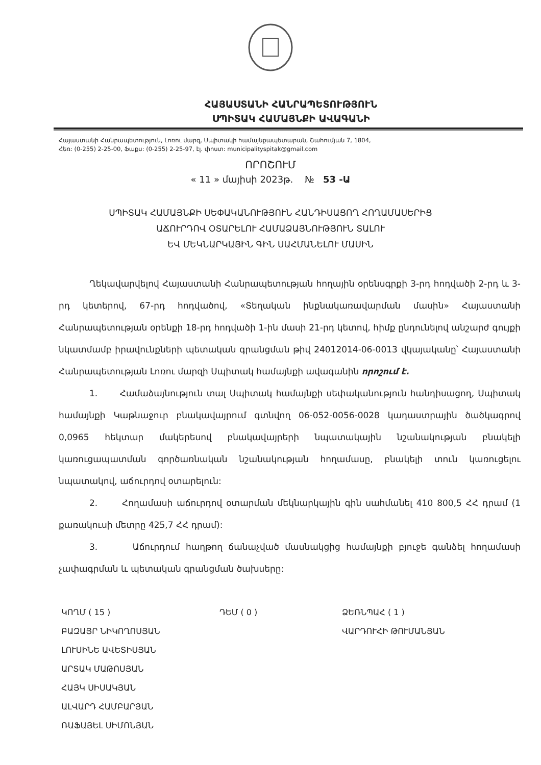ՀԱՅԱՍՏԱՆԻ ՀԱՆՐԱՊԵՏՈՒԹՅՈՒՆ
ՍՊԻՏԱԿ ՀԱՄԱՅՆՔԻ ԱՎԱԳԱՆԻ
Հայաստանի Հանրապետություն, Լոռու մարզ, Սպիտակի համայնքապետարան, Շահումյան 7, 1804,
Հեռ: (0-255) 2-25-00, Ֆաքս: (0-255) 2-25-97, էլ. փոստ: municipalityspitak@gmail.com
ՈՐՈՇՈՒՄ
« 11 » մայիսի 2023թ. № 53 -Ա
ՍՊԻՏԱԿ ՀԱՄԱՅՆՔԻ ՍԵՓԱԿԱՆՈՒԹՅՈՒՆ ՀԱՆԴԻՍԱՑՈՂ ՀՈՂԱՄԱՍԵՐԻՑ
ԱՃՈՒՐԴՈՎ ՕՏԱՐԵԼՈՒ ՀԱՄԱՁԱՅՆՈՒԹՅՈՒՆ ՏԱԼՈՒ
ԵՎ ՄԵԿՆԱՐԿԱՅԻՆ ԳԻՆ ՍԱՀՄԱՆԵԼՈՒ ՄԱՍԻՆ
Ղեկավարվելով Հայաստանի Հանրապետության հողային օրենսգրքի 3-րդ հոդվածի 2-րդ և 3-րդ կետերով, 67-րդ հոդվածով, «Տեղական ինքնակառավարման մասին» Հայաստանի Հանրապետության օրենքի 18-րդ հոդվածի 1-ին մասի 21-րդ կետով, հիմք ընդունելով անշարժ գույքի նկատմամբ իրավունքների պետական գրանցման թիվ 24012014-06-0013 վկայականը՝ Հայաստանի Հանրապետության Լոռու մարզի Սպիտակ համայնքի ավագանին որոշում է.
1. Համաձայնություն տալ Սպիտակ համայնքի սեփականություն հանդիսացող, Սպիտակ համայնքի Կաթնաջուր բնակավայրում գտնվող 06-052-0056-0028 կադաստրային ծածկագրով 0,0965 հեկտար մակերեսով բնակավայրերի նպատակային նշանակության բնակելի կառուցապատման գործառնական նշանակության հողամասը, բնակելի տուն կառուցելու նպատակով, աճուրդով օտարելուն:
2. Հողամասի աճուրդով օտարման մեկնարկային գին սահմանել 410 800,5 ՀՀ դրամ (1 քառակուսի մետրը 425,7 ՀՀ դրամ):
3. Աճուրդում հաղթող ճանաչված մասնակցից համայնքի բյուջե գանձել հողամասի չափագրման և պետական գրանցման ծախսերը:
ԿՈՂՄ ( 15 )
ԲԱԶԱՅՐ ՆԻԿՈՂՈՍՅԱՆ
ԼՈՒՍԻՆԵ ԱՎԵՏԻՍՅԱՆ
ԱՐՏԱԿ ՄԱԹՈՍՅԱՆ
ՀԱՅԿ ՍԻՍԱԿՅԱՆ
ԱԼՎԱՐԴ ՀԱՄԲԱՐՅԱՆ
ՌԱՖԱՅԵԼ ՍԻՄՈՆՅԱՆ
ԴԵՄ ( 0 ) ՁԵՌՆՊԱՀ ( 1 )
ՎԱՐԴՈՒՀԻ ԹՈՒՄԱՆՅԱՆ